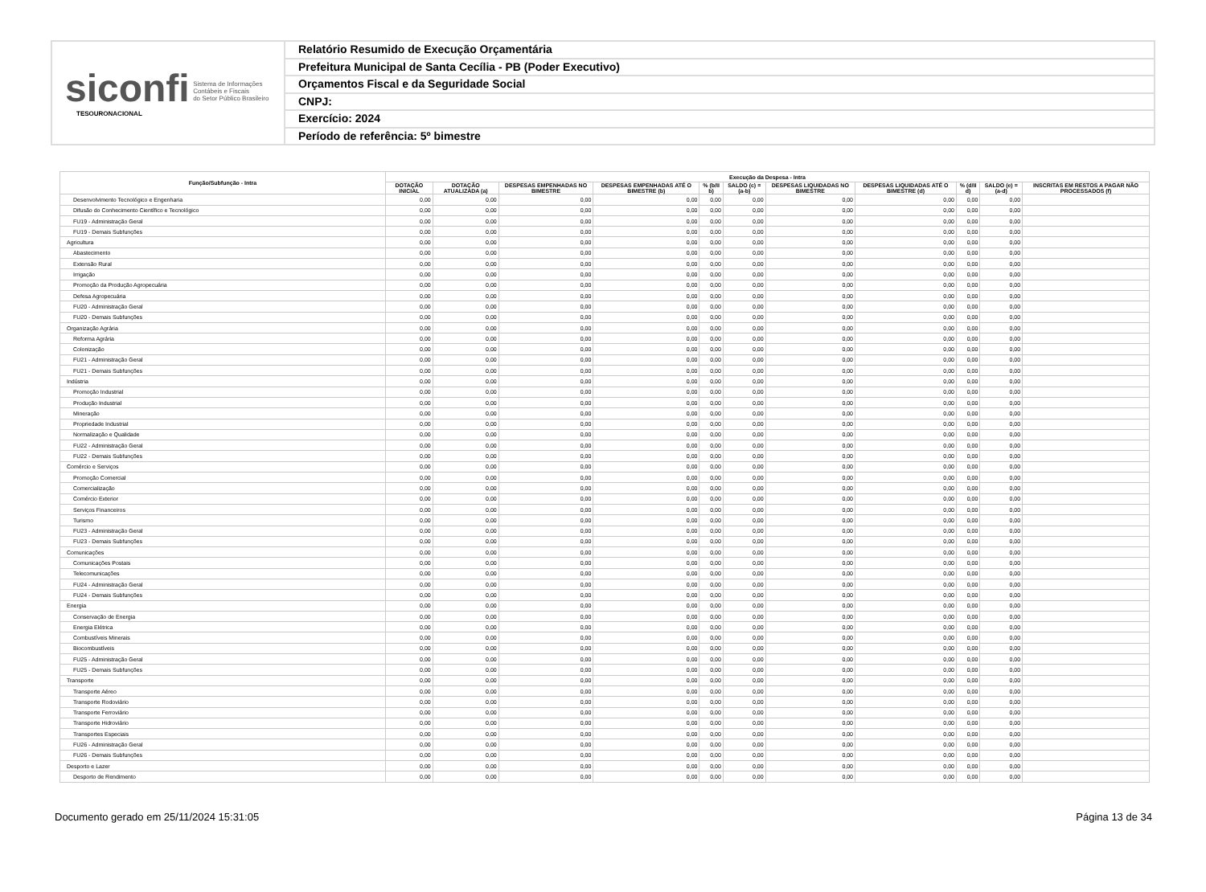siconfi Sistema de Informações
Contábeis e Fiscais
do Setor Público Brasileiro
TESOURONACIONAL
Relatório Resumido de Execução Orçamentária
Prefeitura Municipal de Santa Cecília - PB (Poder Executivo)
Orçamentos Fiscal e da Seguridade Social
CNPJ:
Exercício: 2024
Período de referência: 5º bimestre
| Função/Subfunção - Intra | Execução da Despesa - Intra | | | | | | | | | | |
| --- | --- | --- | --- | --- | --- | --- | --- | --- | --- | --- | --- |
| | DOTAÇÃO INICIAL | DOTAÇÃO ATUALIZADA (a) | DESPESAS EMPENHADAS NO BIMESTRE | DESPESAS EMPENHADAS ATÉ O BIMESTRE (b) | % (b/II b) | SALDO (c) = (a-b) | DESPESAS LIQUIDADAS NO BIMESTRE | DESPESAS LIQUIDADAS ATÉ O BIMESTRE (d) | % (d/II d) | SALDO (e) = (a-d) | INSCRITAS EM RESTOS A PAGAR NÃO PROCESSADOS (f) |
| Desenvolvimento Tecnológico e Engenharia | 0,00 | 0,00 | 0,00 | 0,00 | 0,00 | 0,00 | 0,00 | 0,00 | 0,00 | 0,00 | |
| Difusão do Conhecimento Científico e Tecnológico | 0,00 | 0,00 | 0,00 | 0,00 | 0,00 | 0,00 | 0,00 | 0,00 | 0,00 | 0,00 | |
| FU19 - Administração Geral | 0,00 | 0,00 | 0,00 | 0,00 | 0,00 | 0,00 | 0,00 | 0,00 | 0,00 | 0,00 | |
| FU19 - Demais Subfunções | 0,00 | 0,00 | 0,00 | 0,00 | 0,00 | 0,00 | 0,00 | 0,00 | 0,00 | 0,00 | |
| Agricultura | 0,00 | 0,00 | 0,00 | 0,00 | 0,00 | 0,00 | 0,00 | 0,00 | 0,00 | 0,00 | |
| Abastecimento | 0,00 | 0,00 | 0,00 | 0,00 | 0,00 | 0,00 | 0,00 | 0,00 | 0,00 | 0,00 | |
| Extensão Rural | 0,00 | 0,00 | 0,00 | 0,00 | 0,00 | 0,00 | 0,00 | 0,00 | 0,00 | 0,00 | |
| Irrigação | 0,00 | 0,00 | 0,00 | 0,00 | 0,00 | 0,00 | 0,00 | 0,00 | 0,00 | 0,00 | |
| Promoção da Produção Agropecuária | 0,00 | 0,00 | 0,00 | 0,00 | 0,00 | 0,00 | 0,00 | 0,00 | 0,00 | 0,00 | |
| Defesa Agropecuária | 0,00 | 0,00 | 0,00 | 0,00 | 0,00 | 0,00 | 0,00 | 0,00 | 0,00 | 0,00 | |
| FU20 - Administração Geral | 0,00 | 0,00 | 0,00 | 0,00 | 0,00 | 0,00 | 0,00 | 0,00 | 0,00 | 0,00 | |
| FU20 - Demais Subfunções | 0,00 | 0,00 | 0,00 | 0,00 | 0,00 | 0,00 | 0,00 | 0,00 | 0,00 | 0,00 | |
| Organização Agrária | 0,00 | 0,00 | 0,00 | 0,00 | 0,00 | 0,00 | 0,00 | 0,00 | 0,00 | 0,00 | |
| Reforma Agrária | 0,00 | 0,00 | 0,00 | 0,00 | 0,00 | 0,00 | 0,00 | 0,00 | 0,00 | 0,00 | |
| Colonização | 0,00 | 0,00 | 0,00 | 0,00 | 0,00 | 0,00 | 0,00 | 0,00 | 0,00 | 0,00 | |
| FU21 - Administração Geral | 0,00 | 0,00 | 0,00 | 0,00 | 0,00 | 0,00 | 0,00 | 0,00 | 0,00 | 0,00 | |
| FU21 - Demais Subfunções | 0,00 | 0,00 | 0,00 | 0,00 | 0,00 | 0,00 | 0,00 | 0,00 | 0,00 | 0,00 | |
| Indústria | 0,00 | 0,00 | 0,00 | 0,00 | 0,00 | 0,00 | 0,00 | 0,00 | 0,00 | 0,00 | |
| Promoção Industrial | 0,00 | 0,00 | 0,00 | 0,00 | 0,00 | 0,00 | 0,00 | 0,00 | 0,00 | 0,00 | |
| Produção Industrial | 0,00 | 0,00 | 0,00 | 0,00 | 0,00 | 0,00 | 0,00 | 0,00 | 0,00 | 0,00 | |
| Mineração | 0,00 | 0,00 | 0,00 | 0,00 | 0,00 | 0,00 | 0,00 | 0,00 | 0,00 | 0,00 | |
| Propriedade Industrial | 0,00 | 0,00 | 0,00 | 0,00 | 0,00 | 0,00 | 0,00 | 0,00 | 0,00 | 0,00 | |
| Normalização e Qualidade | 0,00 | 0,00 | 0,00 | 0,00 | 0,00 | 0,00 | 0,00 | 0,00 | 0,00 | 0,00 | |
| FU22 - Administração Geral | 0,00 | 0,00 | 0,00 | 0,00 | 0,00 | 0,00 | 0,00 | 0,00 | 0,00 | 0,00 | |
| FU22 - Demais Subfunções | 0,00 | 0,00 | 0,00 | 0,00 | 0,00 | 0,00 | 0,00 | 0,00 | 0,00 | 0,00 | |
| Comércio e Serviços | 0,00 | 0,00 | 0,00 | 0,00 | 0,00 | 0,00 | 0,00 | 0,00 | 0,00 | 0,00 | |
| Promoção Comercial | 0,00 | 0,00 | 0,00 | 0,00 | 0,00 | 0,00 | 0,00 | 0,00 | 0,00 | 0,00 | |
| Comercialização | 0,00 | 0,00 | 0,00 | 0,00 | 0,00 | 0,00 | 0,00 | 0,00 | 0,00 | 0,00 | |
| Comércio Exterior | 0,00 | 0,00 | 0,00 | 0,00 | 0,00 | 0,00 | 0,00 | 0,00 | 0,00 | 0,00 | |
| Serviços Financeiros | 0,00 | 0,00 | 0,00 | 0,00 | 0,00 | 0,00 | 0,00 | 0,00 | 0,00 | 0,00 | |
| Turismo | 0,00 | 0,00 | 0,00 | 0,00 | 0,00 | 0,00 | 0,00 | 0,00 | 0,00 | 0,00 | |
| FU23 - Administração Geral | 0,00 | 0,00 | 0,00 | 0,00 | 0,00 | 0,00 | 0,00 | 0,00 | 0,00 | 0,00 | |
| FU23 - Demais Subfunções | 0,00 | 0,00 | 0,00 | 0,00 | 0,00 | 0,00 | 0,00 | 0,00 | 0,00 | 0,00 | |
| Comunicações | 0,00 | 0,00 | 0,00 | 0,00 | 0,00 | 0,00 | 0,00 | 0,00 | 0,00 | 0,00 | |
| Comunicações Postais | 0,00 | 0,00 | 0,00 | 0,00 | 0,00 | 0,00 | 0,00 | 0,00 | 0,00 | 0,00 | |
| Telecomunicações | 0,00 | 0,00 | 0,00 | 0,00 | 0,00 | 0,00 | 0,00 | 0,00 | 0,00 | 0,00 | |
| FU24 - Administração Geral | 0,00 | 0,00 | 0,00 | 0,00 | 0,00 | 0,00 | 0,00 | 0,00 | 0,00 | 0,00 | |
| FU24 - Demais Subfunções | 0,00 | 0,00 | 0,00 | 0,00 | 0,00 | 0,00 | 0,00 | 0,00 | 0,00 | 0,00 | |
| Energia | 0,00 | 0,00 | 0,00 | 0,00 | 0,00 | 0,00 | 0,00 | 0,00 | 0,00 | 0,00 | |
| Conservação de Energia | 0,00 | 0,00 | 0,00 | 0,00 | 0,00 | 0,00 | 0,00 | 0,00 | 0,00 | 0,00 | |
| Energia Elétrica | 0,00 | 0,00 | 0,00 | 0,00 | 0,00 | 0,00 | 0,00 | 0,00 | 0,00 | 0,00 | |
| Combustíveis Minerais | 0,00 | 0,00 | 0,00 | 0,00 | 0,00 | 0,00 | 0,00 | 0,00 | 0,00 | 0,00 | |
| Biocombustíveis | 0,00 | 0,00 | 0,00 | 0,00 | 0,00 | 0,00 | 0,00 | 0,00 | 0,00 | 0,00 | |
| FU25 - Administração Geral | 0,00 | 0,00 | 0,00 | 0,00 | 0,00 | 0,00 | 0,00 | 0,00 | 0,00 | 0,00 | |
| FU25 - Demais Subfunções | 0,00 | 0,00 | 0,00 | 0,00 | 0,00 | 0,00 | 0,00 | 0,00 | 0,00 | 0,00 | |
| Transporte | 0,00 | 0,00 | 0,00 | 0,00 | 0,00 | 0,00 | 0,00 | 0,00 | 0,00 | 0,00 | |
| Transporte Aéreo | 0,00 | 0,00 | 0,00 | 0,00 | 0,00 | 0,00 | 0,00 | 0,00 | 0,00 | 0,00 | |
| Transporte Rodoviário | 0,00 | 0,00 | 0,00 | 0,00 | 0,00 | 0,00 | 0,00 | 0,00 | 0,00 | 0,00 | |
| Transporte Ferroviário | 0,00 | 0,00 | 0,00 | 0,00 | 0,00 | 0,00 | 0,00 | 0,00 | 0,00 | 0,00 | |
| Transporte Hidroviário | 0,00 | 0,00 | 0,00 | 0,00 | 0,00 | 0,00 | 0,00 | 0,00 | 0,00 | 0,00 | |
| Transportes Especiais | 0,00 | 0,00 | 0,00 | 0,00 | 0,00 | 0,00 | 0,00 | 0,00 | 0,00 | 0,00 | |
| FU26 - Administração Geral | 0,00 | 0,00 | 0,00 | 0,00 | 0,00 | 0,00 | 0,00 | 0,00 | 0,00 | 0,00 | |
| FU26 - Demais Subfunções | 0,00 | 0,00 | 0,00 | 0,00 | 0,00 | 0,00 | 0,00 | 0,00 | 0,00 | 0,00 | |
| Desporto e Lazer | 0,00 | 0,00 | 0,00 | 0,00 | 0,00 | 0,00 | 0,00 | 0,00 | 0,00 | 0,00 | |
| Desporto de Rendimento | 0,00 | 0,00 | 0,00 | 0,00 | 0,00 | 0,00 | 0,00 | 0,00 | 0,00 | 0,00 | |
Documento gerado em 25/11/2024 15:31:05 Página 13 de 34